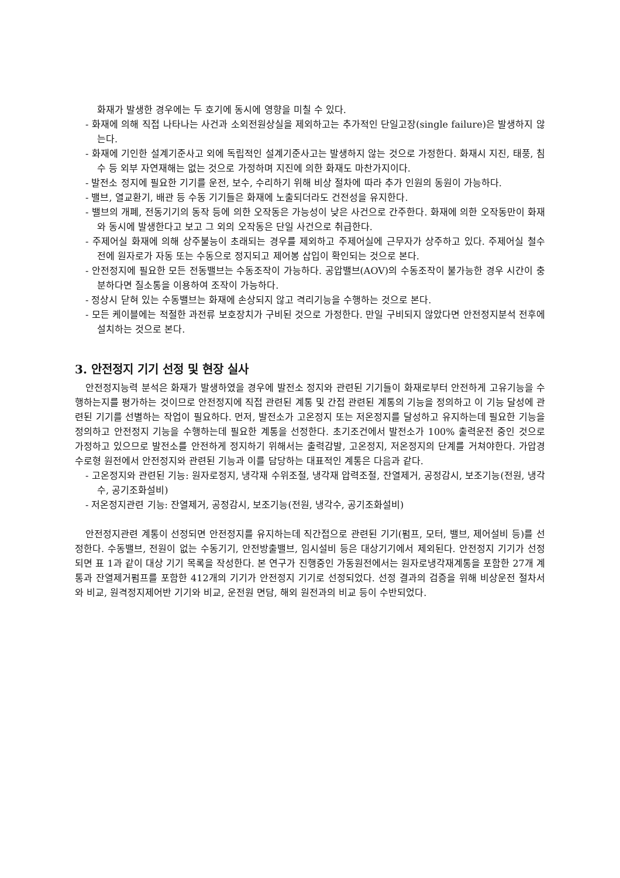화재가 발생한 경우에는 두 호기에 동시에 영향을 미칠 수 있다.
- 화재에 의해 직접 나타나는 사건과 소외전원상실을 제외하고는 추가적인 단일고장(single failure)은 발생하지 않는다.
- 화재에 기인한 설계기준사고 외에 독립적인 설계기준사고는 발생하지 않는 것으로 가정한다. 화재시 지진, 태풍, 침수 등 외부 자연재해는 없는 것으로 가정하며 지진에 의한 화재도 마찬가지이다.
- 발전소 정지에 필요한 기기를 운전, 보수, 수리하기 위해 비상 절차에 따라 추가 인원의 동원이 가능하다.
- 밸브, 열교환기, 배관 등 수동 기기들은 화재에 노출되더라도 건전성을 유지한다.
- 밸브의 개폐, 전동기기의 동작 등에 의한 오작동은 가능성이 낮은 사건으로 간주한다. 화재에 의한 오작동만이 화재와 동시에 발생한다고 보고 그 외의 오작동은 단일 사건으로 취급한다.
- 주제어실 화재에 의해 상주불능이 초래되는 경우를 제외하고 주제어실에 근무자가 상주하고 있다. 주제어실 철수 전에 원자로가 자동 또는 수동으로 정지되고 제어봉 삽입이 확인되는 것으로 본다.
- 안전정지에 필요한 모든 전동밸브는 수동조작이 가능하다. 공압밸브(AOV)의 수동조작이 불가능한 경우 시간이 충분하다면 질소통을 이용하여 조작이 가능하다.
- 정상시 닫혀 있는 수동밸브는 화재에 손상되지 않고 격리기능을 수행하는 것으로 본다.
- 모든 케이블에는 적절한 과전류 보호장치가 구비된 것으로 가정한다. 만일 구비되지 않았다면 안전정지분석 전후에 설치하는 것으로 본다.
3. 안전정지 기기 선정 및 현장 실사
안전정지능력 분석은 화재가 발생하였을 경우에 발전소 정지와 관련된 기기들이 화재로부터 안전하게 고유기능을 수행하는지를 평가하는 것이므로 안전정지에 직접 관련된 계통 및 간접 관련된 계통의 기능을 정의하고 이 기능 달성에 관련된 기기를 선별하는 작업이 필요하다. 먼저, 발전소가 고온정지 또는 저온정지를 달성하고 유지하는데 필요한 기능을 정의하고 안전정지 기능을 수행하는데 필요한 계통을 선정한다. 초기조건에서 발전소가 100% 출력운전 중인 것으로 가정하고 있으므로 발전소를 안전하게 정지하기 위해서는 출력감발, 고온정지, 저온정지의 단계를 거쳐야한다. 가압경수로형 원전에서 안전정지와 관련된 기능과 이를 담당하는 대표적인 계통은 다음과 같다.
- 고온정지와 관련된 기능: 원자로정지, 냉각재 수위조절, 냉각재 압력조절, 잔열제거, 공정감시, 보조기능(전원, 냉각수, 공기조화설비)
- 저온정지관련 기능: 잔열제거, 공정감시, 보조기능(전원, 냉각수, 공기조화설비)
안전정지관련 계통이 선정되면 안전정지를 유지하는데 직간접으로 관련된 기기(펌프, 모터, 밸브, 제어설비 등)를 선정한다. 수동밸브, 전원이 없는 수동기기, 안전방출밸브, 임시설비 등은 대상기기에서 제외된다. 안전정지 기기가 선정되면 표 1과 같이 대상 기기 목록을 작성한다. 본 연구가 진행중인 가동원전에서는 원자로냉각재계통을 포함한 27개 계통과 잔열제거펌프를 포함한 412개의 기기가 안전정지 기기로 선정되었다. 선정 결과의 검증을 위해 비상운전 절차서와 비교, 원격정지제어반 기기와 비교, 운전원 면담, 해외 원전과의 비교 등이 수반되었다.